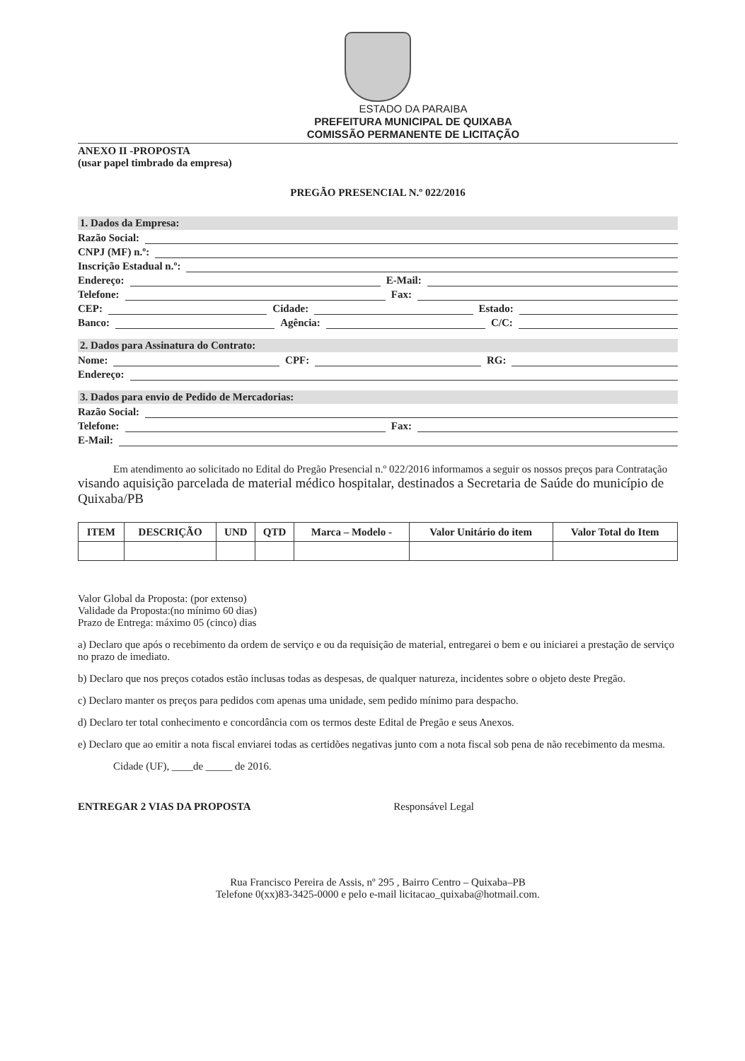ESTADO DA PARAIBA
PREFEITURA MUNICIPAL DE QUIXABA
COMISSÃO PERMANENTE DE LICITAÇÃO
ANEXO II -PROPOSTA
(usar papel timbrado da empresa)
PREGÃO PRESENCIAL N.º 022/2016
1. Dados da Empresa:
Razão Social:
CNPJ (MF) n.º:
Inscrição Estadual n.º:
Endereço: E-Mail:
Telefone: Fax:
CEP: Cidade: Estado:
Banco: Agência: C/C:
2. Dados para Assinatura do Contrato:
Nome: CPF: RG:
Endereço:
3. Dados para envio de Pedido de Mercadorias:
Razão Social:
Telefone: Fax:
E-Mail:
Em atendimento ao solicitado no Edital do Pregão Presencial n.º 022/2016 informamos a seguir os nossos preços para Contratação visando aquisição parcelada de material médico hospitalar, destinados a Secretaria de Saúde do município de Quixaba/PB
| ITEM | DESCRIÇÃO | UND | QTD | Marca – Modelo - | Valor Unitário do item | Valor Total do Item |
| --- | --- | --- | --- | --- | --- | --- |
Valor Global da Proposta: (por extenso)
Validade da Proposta:(no mínimo 60 dias)
Prazo de Entrega: máximo 05 (cinco) dias
a) Declaro que após o recebimento da ordem de serviço e ou da requisição de material, entregarei o bem e ou iniciarei a prestação de serviço no prazo de imediato.
b) Declaro que nos preços cotados estão inclusas todas as despesas, de qualquer natureza, incidentes sobre o objeto deste Pregão.
c) Declaro manter os preços para pedidos com apenas uma unidade, sem pedido mínimo para despacho.
d) Declaro ter total conhecimento e concordância com os termos deste Edital de Pregão e seus Anexos.
e) Declaro que ao emitir a nota fiscal enviarei todas as certidões negativas junto com a nota fiscal sob pena de não recebimento da mesma.
Cidade (UF), ____de _____ de 2016.
ENTREGAR 2 VIAS DA PROPOSTA Responsável Legal
Rua Francisco Pereira de Assis, nº 295 , Bairro Centro – Quixaba–PB
Telefone 0(xx)83-3425-0000 e pelo e-mail licitacao_quixaba@hotmail.com.